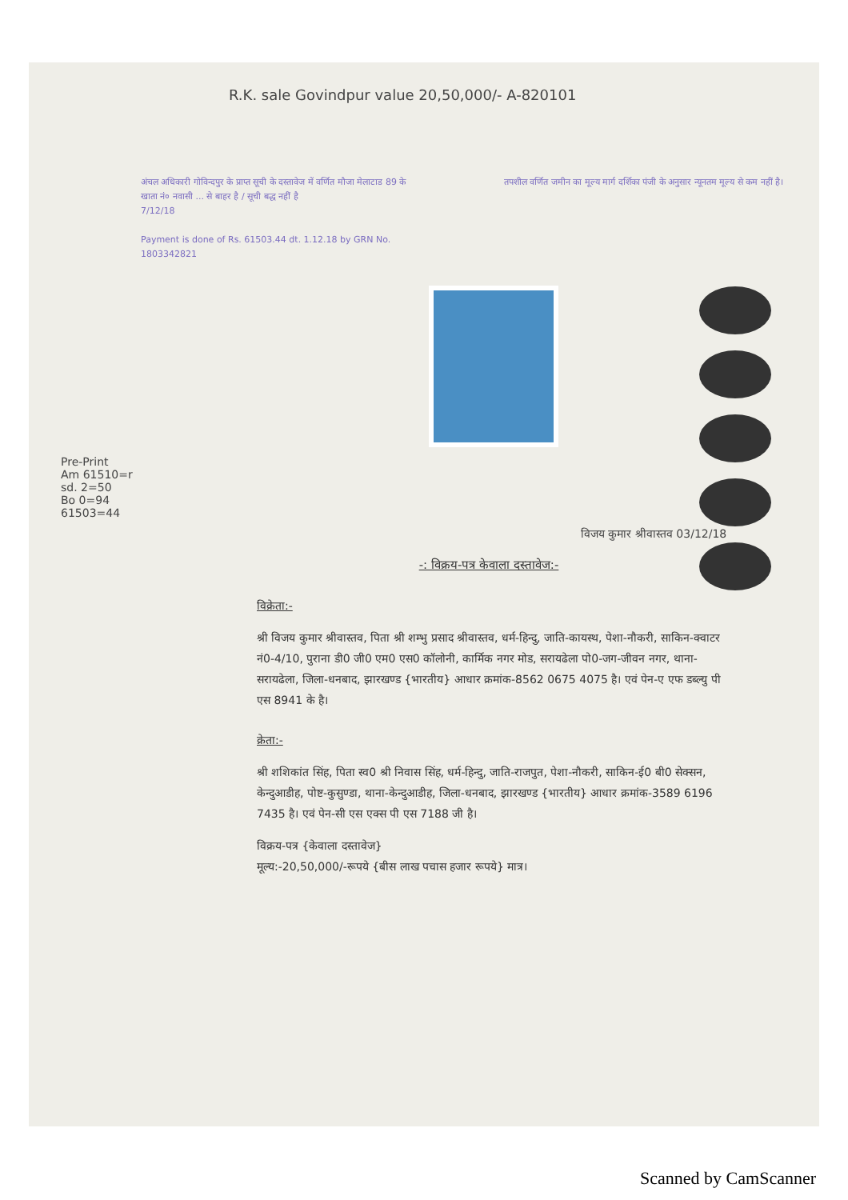R.K. sale Govindpur value 20,50,000/- A-820101
अंचल अधिकारी गोविन्दपुर के प्राप्त सूची के दस्तावेज में वर्णित मौजा मेलाटाड 89 के खाता नं० नवासी ... से बाहर है / सूची बद्ध नहीं है
7/12/18
Payment is done of Rs. 61503.44 dt. 1.12.18 by GRN No. 1803342821
तपशील वर्णित जमीन का मूल्य मार्ग दर्शिका पंजी के अनुसार न्यूनतम मूल्य से कम नहीं है।
Pre-Print
Am 61510=r
sd. 2=50
Bo 0=94
61503=44
विजय कुमार श्रीवास्तव 03/12/18
-: विक्रय-पत्र केवाला दस्तावेज:-
विक्रेता:-
श्री विजय कुमार श्रीवास्तव, पिता श्री शम्भु प्रसाद श्रीवास्तव, धर्म-हिन्दु, जाति-कायस्थ, पेशा-नौकरी, साकिन-क्वाटर नं0-4/10, पुराना डी0 जी0 एम0 एस0 कॉलोनी, कार्मिक नगर मोड, सरायढेला पो0-जग-जीवन नगर, थाना-सरायढेला, जिला-धनबाद, झारखण्ड {भारतीय} आधार क्रमांक-8562 0675 4075 है। एवं पेन-ए एफ डब्ल्यु पी एस 8941 के है।
क्रेता:-
श्री शशिकांत सिंह, पिता स्व0 श्री निवास सिंह, धर्म-हिन्दु, जाति-राजपुत, पेशा-नौकरी, साकिन-ई0 बी0 सेक्सन, केन्दुआडीह, पोष्ट-कुसुण्डा, थाना-केन्दुआडीह, जिला-धनबाद, झारखण्ड {भारतीय} आधार क्रमांक-3589 6196 7435 है। एवं पेन-सी एस एक्स पी एस 7188 जी है।
विक्रय-पत्र {केवाला दस्तावेज}
मूल्य:-20,50,000/-रूपये {बीस लाख पचास हजार रूपये} मात्र।
Scanned by CamScanner